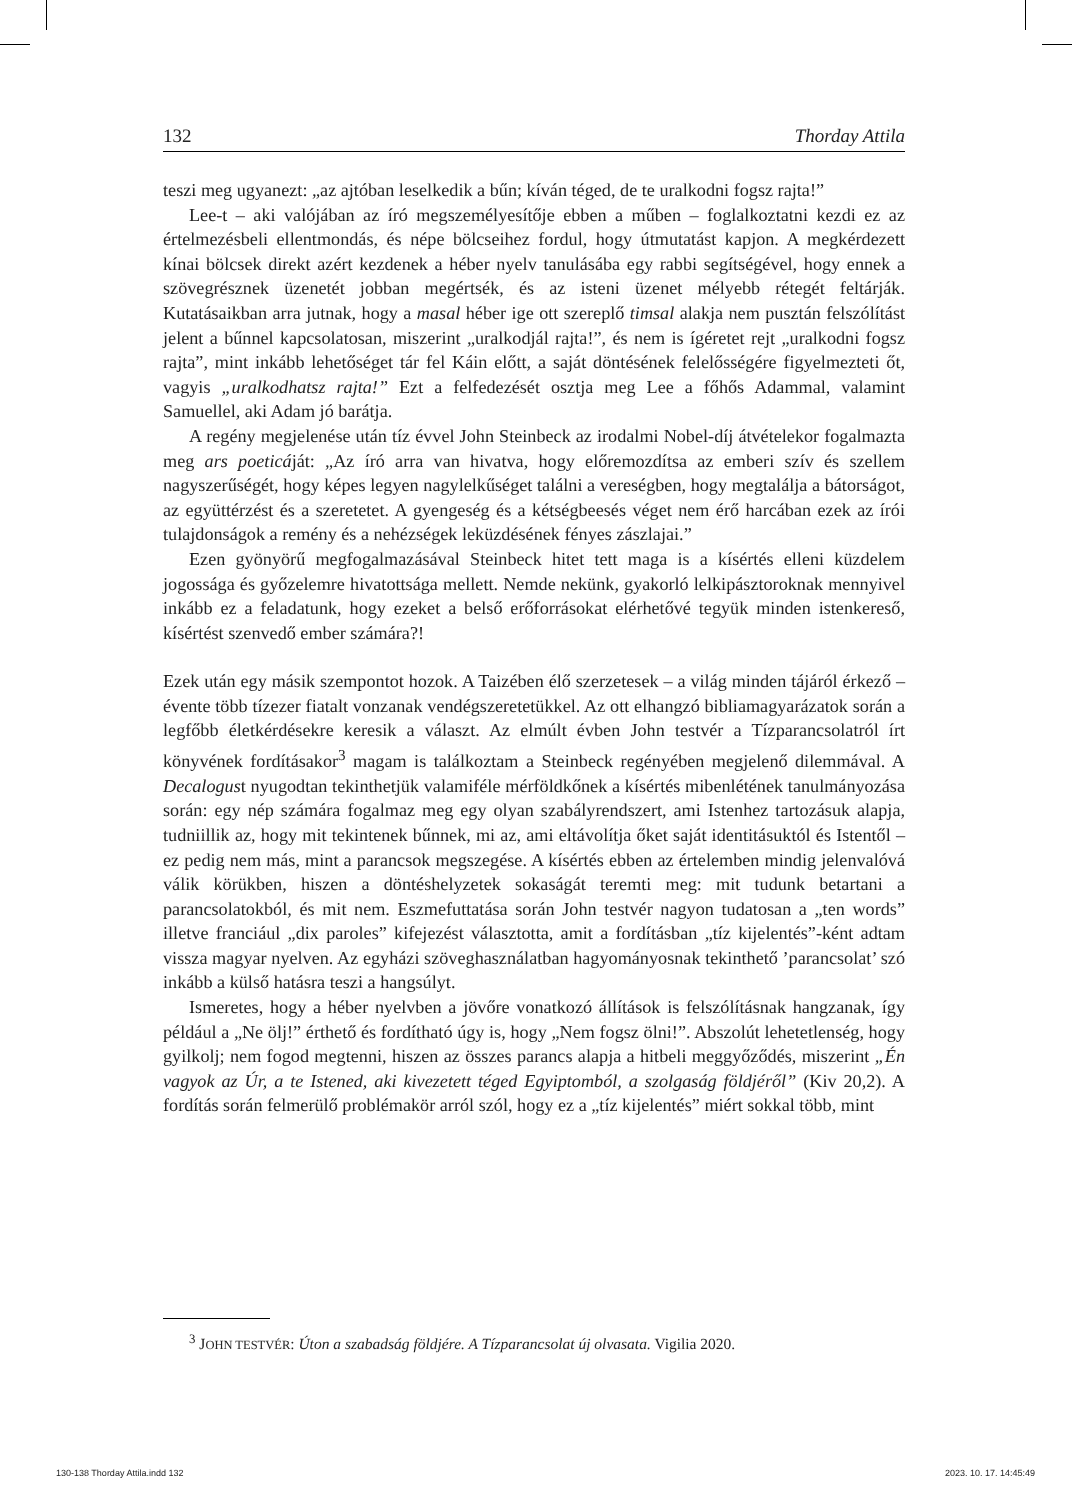132 Thorday Attila
teszi meg ugyanezt: „az ajtóban leselkedik a bűn; kíván téged, de te uralkodni fogsz rajta!”
Lee-t – aki valójában az író megszemélyesítője ebben a műben – foglalkoztatni kezdi ez az értelmezésbeli ellentmondás, és népe bölcseihez fordul, hogy útmutatást kapjon. A megkérdezett kínai bölcsek direkt azért kezdenek a héber nyelv tanulásába egy rabbi segítségével, hogy ennek a szövegrésznek üzenetét jobban megértsék, és az isteni üzenet mélyebb rétegét feltárják. Kutatásaikban arra jutnak, hogy a masal héber ige ott szereplő timsal alakja nem pusztán felszólítást jelent a bűnnel kapcsolatosan, miszerint „uralkodjál rajta!”, és nem is ígéretet rejt „uralkodni fogsz rajta”, mint inkább lehetőséget tár fel Káin előtt, a saját döntésének felelősségére figyelmezteti őt, vagyis „uralkodhatsz rajta!” Ezt a felfedezését osztja meg Lee a főhős Adammal, valamint Samuellel, aki Adam jó barátja.
A regény megjelenése után tíz évvel John Steinbeck az irodalmi Nobel-díj átvételekor fogalmazta meg ars poeticáját: „Az író arra van hivatva, hogy előremozdítsa az emberi szív és szellem nagyszerűségét, hogy képes legyen nagylelkűséget találni a vereségben, hogy megtalálja a bátorságot, az együttérzést és a szeretetet. A gyengeség és a kétségbeesés véget nem érő harcában ezek az írói tulajdonságok a remény és a nehézségek leküzdésének fényes zászlajai.”
Ezen gyönyörű megfogalmazásával Steinbeck hitet tett maga is a kísértés elleni küzdelem jogossága és győzelemre hivatottsága mellett. Nemde nekünk, gyakorló lelkipásztoroknak mennyivel inkább ez a feladatunk, hogy ezeket a belső erőforrásokat elérhetővé tegyük minden istenkereső, kísértést szenvedő ember számára?!
Ezek után egy másik szempontot hozok. A Taizében élő szerzetesek – a világ minden tájáról érkező – évente több tízezer fiatalt vonzanak vendégszeretetükkel. Az ott elhangzó bibliamagyarázatok során a legfőbb életkérdésekre keresik a választ. Az elmúlt évben John testvér a Tízparancsolatról írt könyvének fordításakor<sup>3</sup> magam is találkoztam a Steinbeck regényében megjelenő dilemmával. A Decalogust nyugodtan tekinthetjük valamiféle mérföldkőnek a kísértés mibenlétének tanulmányozása során: egy nép számára fogalmaz meg egy olyan szabályrendszert, ami Istenhez tartozásuk alapja, tudniillik az, hogy mit tekintenek bűnnek, mi az, ami eltávolítja őket saját identitásuktól és Istentől – ez pedig nem más, mint a parancsok megszegése. A kísértés ebben az értelemben mindig jelenvalóvá válik körükben, hiszen a döntéshelyzetek sokaságát teremti meg: mit tudunk betartani a parancsolatokból, és mit nem. Eszmefuttatása során John testvér nagyon tudatosan a „ten words” illetve franciául „dix paroles” kifejezést választotta, amit a fordításban „tíz kijelentés”-ként adtam vissza magyar nyelven. Az egyházi szöveghasználatban hagyományosnak tekinthető ’parancsolat’ szó inkább a külső hatásra teszi a hangsúlyt.
Ismeretes, hogy a héber nyelvben a jövőre vonatkozó állítások is felszólításnak hangzanak, így például a „Ne ölj!” érthető és fordítható úgy is, hogy „Nem fogsz ölni!”. Abszolút lehetetlenség, hogy gyilkolj; nem fogod megtenni, hiszen az összes parancs alapja a hitbeli meggyőződés, miszerint „Én vagyok az Úr, a te Istened, aki kivezetett téged Egyiptomból, a szolgaság földjéről” (Kiv 20,2). A fordítás során felmerülő problémakör arról szól, hogy ez a „tíz kijelentés” miért sokkal több, mint
<sup>3</sup> JOHN TESTVÉR: Úton a szabadság földjére. A Tízparancsolat új olvasata. Vigilia 2020.
130-138 Thorday Attila.indd 132
2023. 10. 17. 14:45:49